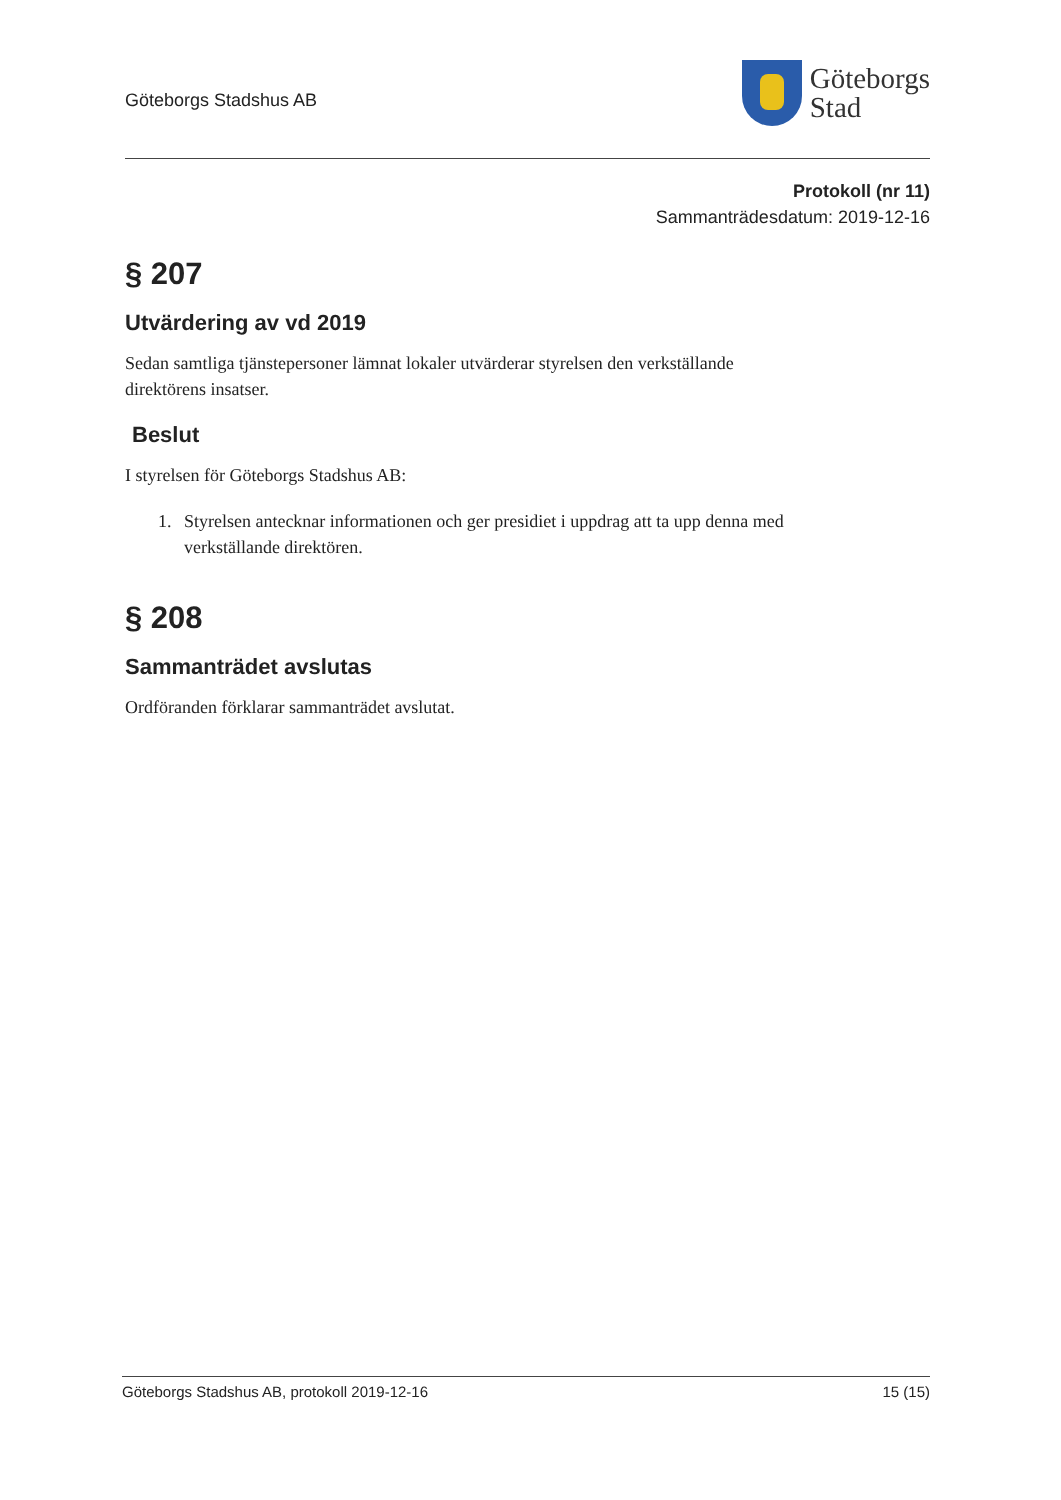Göteborgs Stadshus AB
Göteborgs
Stad
Protokoll (nr 11)
Sammanträdesdatum: 2019-12-16
§ 207
Utvärdering av vd 2019
Sedan samtliga tjänstepersoner lämnat lokaler utvärderar styrelsen den verkställande direktörens insatser.
Beslut
I styrelsen för Göteborgs Stadshus AB:
1. Styrelsen antecknar informationen och ger presidiet i uppdrag att ta upp denna med verkställande direktören.
§ 208
Sammanträdet avslutas
Ordföranden förklarar sammanträdet avslutat.
Göteborgs Stadshus AB, protokoll 2019-12-16 15 (15)